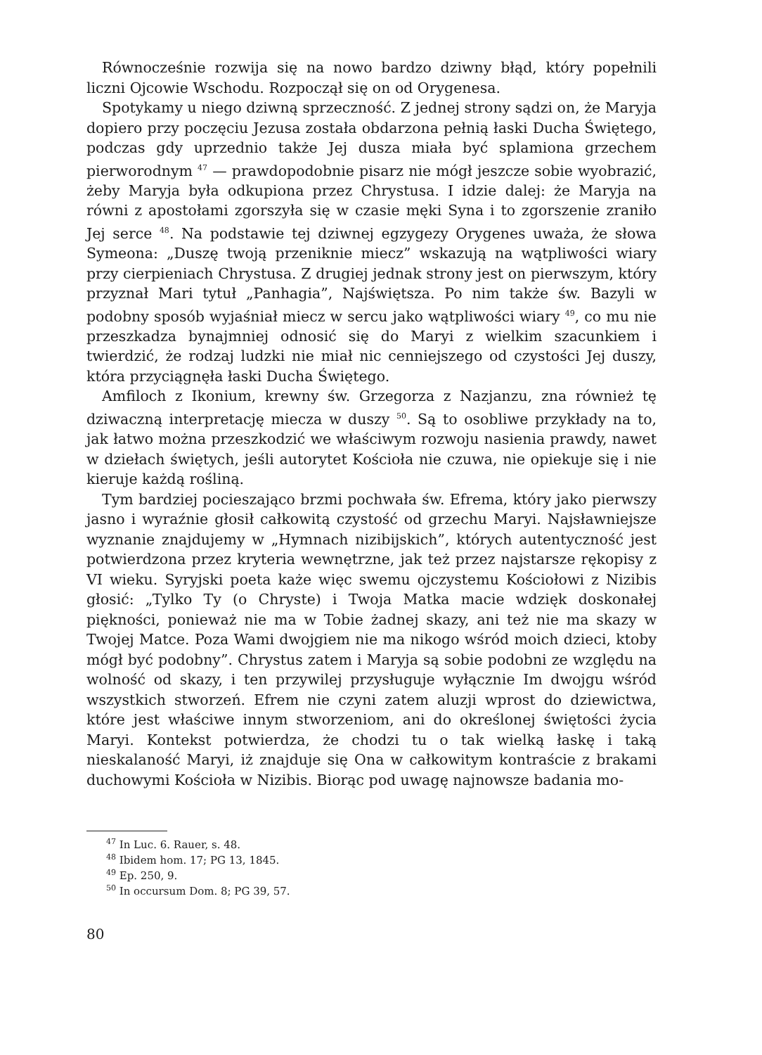Równocześnie rozwija się na nowo bardzo dziwny błąd, który popełnili liczni Ojcowie Wschodu. Rozpoczął się on od Orygenesa.
Spotykamy u niego dziwną sprzeczność. Z jednej strony sądzi on, że Maryja dopiero przy poczęciu Jezusa została obdarzona pełnią łaski Ducha Świętego, podczas gdy uprzednio także Jej dusza miała być splamiona grzechem pierworodnym <sup>47</sup> — prawdopodobnie pisarz nie mógł jeszcze sobie wyobrazić, żeby Maryja była odkupiona przez Chrystusa. I idzie dalej: że Maryja na równi z apostołami zgorszyła się w czasie męki Syna i to zgorszenie zraniło Jej serce <sup>48</sup>. Na podstawie tej dziwnej egzygezy Orygenes uważa, że słowa Symeona: „Duszę twoją przeniknie miecz” wskazują na wątpliwości wiary przy cierpieniach Chrystusa. Z drugiej jednak strony jest on pierwszym, który przyznał Mari tytuł „Panhagia”, Najświętsza. Po nim także św. Bazyli w podobny sposób wyjaśniał miecz w sercu jako wątpliwości wiary <sup>49</sup>, co mu nie przeszkadza bynajmniej odnosić się do Maryi z wielkim szacunkiem i twierdzić, że rodzaj ludzki nie miał nic cenniejszego od czystości Jej duszy, która przyciągnęła łaski Ducha Świętego.
Amfiloch z Ikonium, krewny św. Grzegorza z Nazjanzu, zna również tę dziwaczną interpretację miecza w duszy <sup>50</sup>. Są to osobliwe przykłady na to, jak łatwo można przeszkodzić we właściwym rozwoju nasienia prawdy, nawet w dziełach świętych, jeśli autorytet Kościoła nie czuwa, nie opiekuje się i nie kieruje każdą rośliną.
Tym bardziej pocieszająco brzmi pochwała św. Efrema, który jako pierwszy jasno i wyraźnie głosił całkowitą czystość od grzechu Maryi. Najsławniejsze wyznanie znajdujemy w „Hymnach nizibijskich”, których autentyczność jest potwierdzona przez kryteria wewnętrzne, jak też przez najstarsze rękopisy z VI wieku. Syryjski poeta każe więc swemu ojczystemu Kościołowi z Nizibis głosić: „Tylko Ty (o Chryste) i Twoja Matka macie wdzięk doskonałej piękności, ponieważ nie ma w Tobie żadnej skazy, ani też nie ma skazy w Twojej Matce. Poza Wami dwojgiem nie ma nikogo wśród moich dzieci, ktoby mógł być podobny”. Chrystus zatem i Maryja są sobie podobni ze względu na wolność od skazy, i ten przywilej przysługuje wyłącznie Im dwojgu wśród wszystkich stworzeń. Efrem nie czyni zatem aluzji wprost do dziewictwa, które jest właściwe innym stworzeniom, ani do określonej świętości życia Maryi. Kontekst potwierdza, że chodzi tu o tak wielką łaskę i taką nieskalaność Maryi, iż znajduje się Ona w całkowitym kontraście z brakami duchowymi Kościoła w Nizibis. Biorąc pod uwagę najnowsze badania mo-
<sup>47</sup> In Luc. 6. Rauer, s. 48.
<sup>48</sup> Ibidem hom. 17; PG 13, 1845.
<sup>49</sup> Ep. 250, 9.
<sup>50</sup> In occursum Dom. 8; PG 39, 57.
80